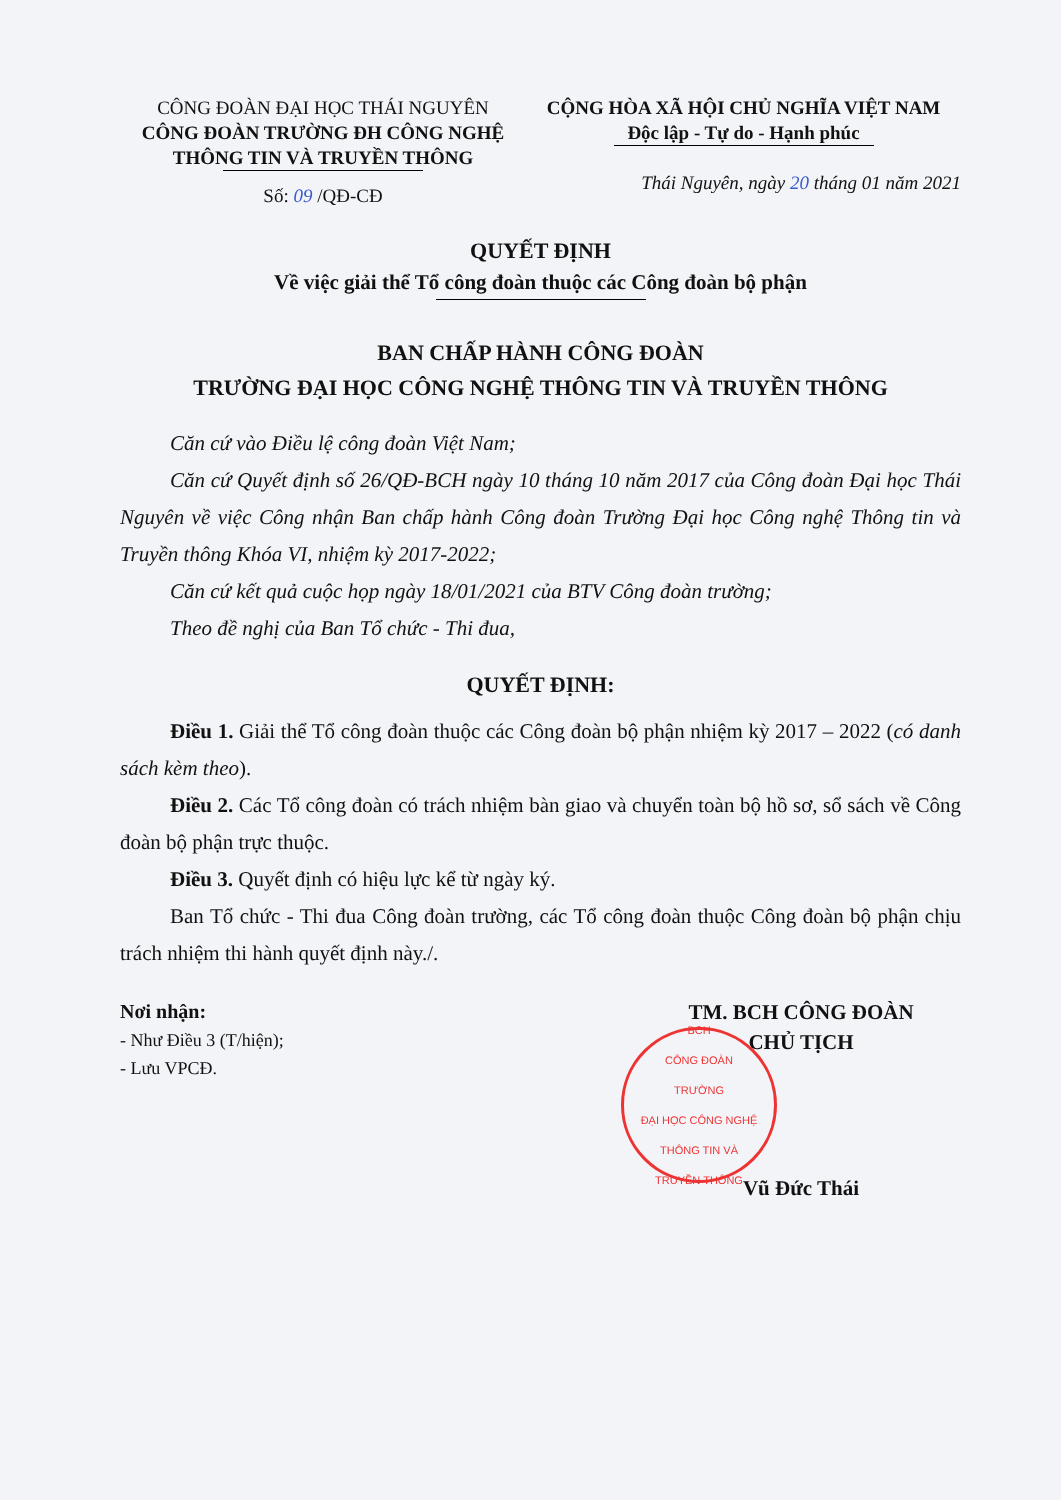CÔNG ĐOÀN ĐẠI HỌC THÁI NGUYÊN
CÔNG ĐOÀN TRƯỜNG ĐH CÔNG NGHỆ
THÔNG TIN VÀ TRUYỀN THÔNG
Số: 09 /QĐ-CĐ
CỘNG HÒA XÃ HỘI CHỦ NGHĨA VIỆT NAM
Độc lập - Tự do - Hạnh phúc
Thái Nguyên, ngày 20 tháng 01 năm 2021
QUYẾT ĐỊNH
Về việc giải thể Tổ công đoàn thuộc các Công đoàn bộ phận
BAN CHẤP HÀNH CÔNG ĐOÀN
TRƯỜNG ĐẠI HỌC CÔNG NGHỆ THÔNG TIN VÀ TRUYỀN THÔNG
Căn cứ vào Điều lệ công đoàn Việt Nam;
Căn cứ Quyết định số 26/QĐ-BCH ngày 10 tháng 10 năm 2017 của Công đoàn Đại học Thái Nguyên về việc Công nhận Ban chấp hành Công đoàn Trường Đại học Công nghệ Thông tin và Truyền thông Khóa VI, nhiệm kỳ 2017-2022;
Căn cứ kết quả cuộc họp ngày 18/01/2021 của BTV Công đoàn trường;
Theo đề nghị của Ban Tổ chức - Thi đua,
QUYẾT ĐỊNH:
Điều 1. Giải thể Tổ công đoàn thuộc các Công đoàn bộ phận nhiệm kỳ 2017 – 2022 (có danh sách kèm theo).
Điều 2. Các Tổ công đoàn có trách nhiệm bàn giao và chuyển toàn bộ hồ sơ, sổ sách về Công đoàn bộ phận trực thuộc.
Điều 3. Quyết định có hiệu lực kể từ ngày ký.
Ban Tổ chức - Thi đua Công đoàn trường, các Tổ công đoàn thuộc Công đoàn bộ phận chịu trách nhiệm thi hành quyết định này./.
Nơi nhận:
- Như Điều 3 (T/hiện);
- Lưu VPCĐ.
TM. BCH CÔNG ĐOÀN
CHỦ TỊCH
BCH
CÔNG ĐOÀN
TRƯỜNG
ĐẠI HỌC CÔNG NGHỆ
THÔNG TIN VÀ
TRUYỀN THÔNG
Vũ Đức Thái